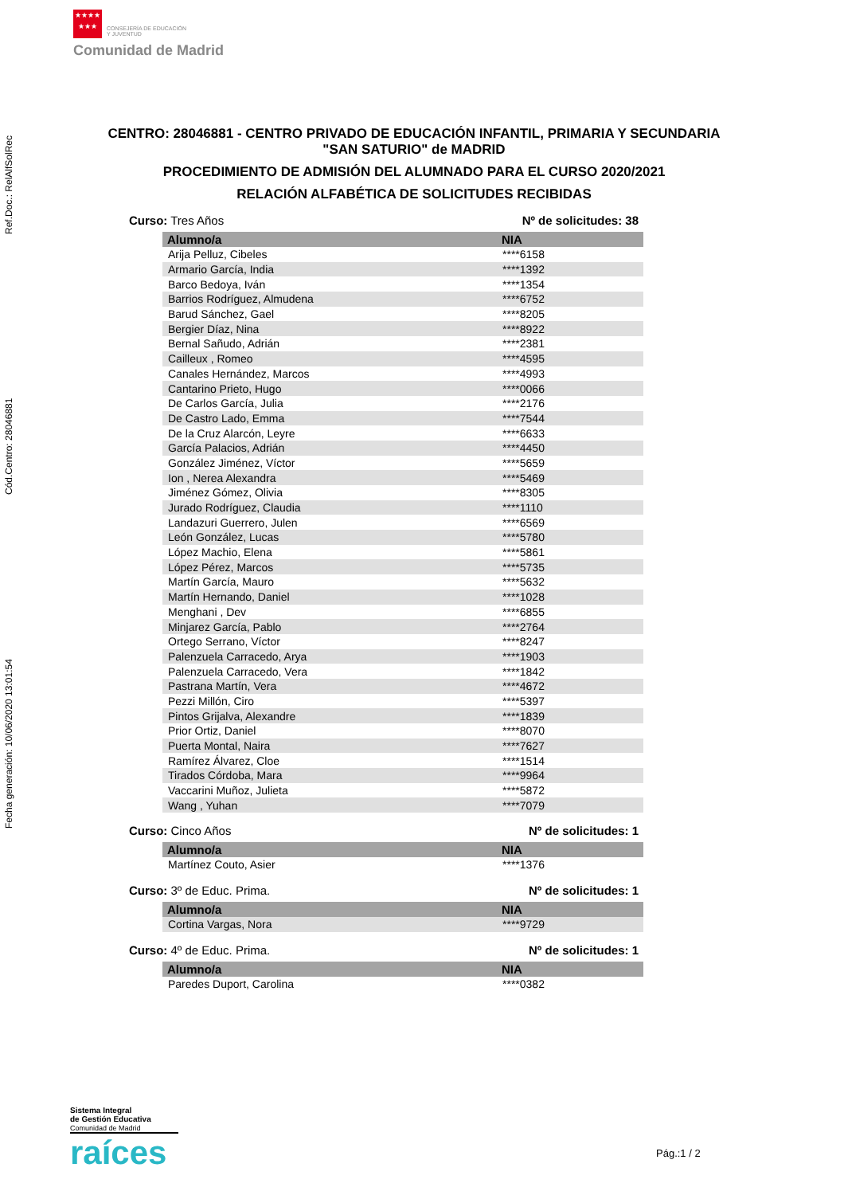★★★★
★★★ CONSEJERÍA DE EDUCACIÓN
Y JUVENTUD
Comunidad de Madrid
Fecha generación: 10/06/2020 13:01:54 Cód.Centro: 28046881 Ref.Doc.: RelAlfSolRec
CENTRO: 28046881 - CENTRO PRIVADO DE EDUCACIÓN INFANTIL, PRIMARIA Y SECUNDARIA
"SAN SATURIO" de MADRID
PROCEDIMIENTO DE ADMISIÓN DEL ALUMNADO PARA EL CURSO 2020/2021
RELACIÓN ALFABÉTICA DE SOLICITUDES RECIBIDAS
Curso: Tres Años Nº de solicitudes: 38
| Alumno/a | NIA |
| --- | --- |
| Arija Pelluz, Cibeles | ****6158 |
| Armario García, India | ****1392 |
| Barco Bedoya, Iván | ****1354 |
| Barrios Rodríguez, Almudena | ****6752 |
| Barud Sánchez, Gael | ****8205 |
| Bergier Díaz, Nina | ****8922 |
| Bernal Sañudo, Adrián | ****2381 |
| Cailleux , Romeo | ****4595 |
| Canales Hernández, Marcos | ****4993 |
| Cantarino Prieto, Hugo | ****0066 |
| De Carlos García, Julia | ****2176 |
| De Castro Lado, Emma | ****7544 |
| De la Cruz Alarcón, Leyre | ****6633 |
| García Palacios, Adrián | ****4450 |
| González Jiménez, Víctor | ****5659 |
| Ion , Nerea Alexandra | ****5469 |
| Jiménez Gómez, Olivia | ****8305 |
| Jurado Rodríguez, Claudia | ****1110 |
| Landazuri Guerrero, Julen | ****6569 |
| León González, Lucas | ****5780 |
| López Machio, Elena | ****5861 |
| López Pérez, Marcos | ****5735 |
| Martín García, Mauro | ****5632 |
| Martín Hernando, Daniel | ****1028 |
| Menghani , Dev | ****6855 |
| Minjarez García, Pablo | ****2764 |
| Ortego Serrano, Víctor | ****8247 |
| Palenzuela Carracedo, Arya | ****1903 |
| Palenzuela Carracedo, Vera | ****1842 |
| Pastrana Martín, Vera | ****4672 |
| Pezzi Millón, Ciro | ****5397 |
| Pintos Grijalva, Alexandre | ****1839 |
| Prior Ortiz, Daniel | ****8070 |
| Puerta Montal, Naira | ****7627 |
| Ramírez Álvarez, Cloe | ****1514 |
| Tirados Córdoba, Mara | ****9964 |
| Vaccarini Muñoz, Julieta | ****5872 |
| Wang , Yuhan | ****7079 |
Curso: Cinco Años Nº de solicitudes: 1
| Alumno/a | NIA |
| --- | --- |
| Martínez Couto, Asier | ****1376 |
Curso: 3º de Educ. Prima. Nº de solicitudes: 1
| Alumno/a | NIA |
| --- | --- |
| Cortina Vargas, Nora | ****9729 |
Curso: 4º de Educ. Prima. Nº de solicitudes: 1
| Alumno/a | NIA |
| --- | --- |
| Paredes Duport, Carolina | ****0382 |
Sistema Integral
de Gestión Educativa
Comunidad de Madrid
raíces
Pág.:1 / 2